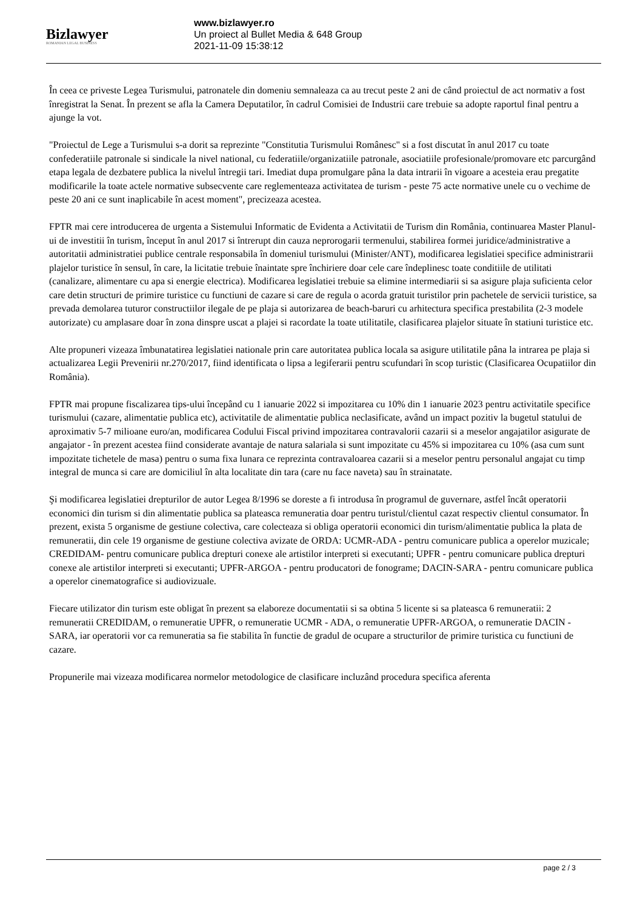Bizlawyer
ROMANIAN LEGAL BUSINESS
www.bizlawyer.ro
Un proiect al Bullet Media & 648 Group
2021-11-09 15:38:12
În ceea ce priveste Legea Turismului, patronatele din domeniu semnaleaza ca au trecut peste 2 ani de când proiectul de act normativ a fost înregistrat la Senat. În prezent se afla la Camera Deputatilor, în cadrul Comisiei de Industrii care trebuie sa adopte raportul final pentru a ajunge la vot.
"Proiectul de Lege a Turismului s-a dorit sa reprezinte "Constitutia Turismului Românesc" si a fost discutat în anul 2017 cu toate confederatiile patronale si sindicale la nivel national, cu federatiile/organizatiile patronale, asociatiile profesionale/promovare etc parcurgând etapa legala de dezbatere publica la nivelul întregii tari. Imediat dupa promulgare pâna la data intrarii în vigoare a acesteia erau pregatite modificarile la toate actele normative subsecvente care reglementeaza activitatea de turism - peste 75 acte normative unele cu o vechime de peste 20 ani ce sunt inaplicabile în acest moment", precizeaza acestea.
FPTR mai cere introducerea de urgenta a Sistemului Informatic de Evidenta a Activitatii de Turism din România, continuarea Master Planul-ui de investitii în turism, început în anul 2017 si întrerupt din cauza neprorogarii termenului, stabilirea formei juridice/administrative a autoritatii administratiei publice centrale responsabila în domeniul turismului (Minister/ANT), modificarea legislatiei specifice administrarii plajelor turistice în sensul, în care, la licitatie trebuie înaintate spre închiriere doar cele care îndeplinesc toate conditiile de utilitati (canalizare, alimentare cu apa si energie electrica). Modificarea legislatiei trebuie sa elimine intermediarii si sa asigure plaja suficienta celor care detin structuri de primire turistice cu functiuni de cazare si care de regula o acorda gratuit turistilor prin pachetele de servicii turistice, sa prevada demolarea tuturor constructiilor ilegale de pe plaja si autorizarea de beach-baruri cu arhitectura specifica prestabilita (2-3 modele autorizate) cu amplasare doar în zona dinspre uscat a plajei si racordate la toate utilitatile, clasificarea plajelor situate în statiuni turistice etc.
Alte propuneri vizeaza îmbunatatirea legislatiei nationale prin care autoritatea publica locala sa asigure utilitatile pâna la intrarea pe plaja si actualizarea Legii Prevenirii nr.270/2017, fiind identificata o lipsa a legiferarii pentru scufundari în scop turistic (Clasificarea Ocupatiilor din România).
FPTR mai propune fiscalizarea tips-ului începând cu 1 ianuarie 2022 si impozitarea cu 10% din 1 ianuarie 2023 pentru activitatile specifice turismului (cazare, alimentatie publica etc), activitatile de alimentatie publica neclasificate, având un impact pozitiv la bugetul statului de aproximativ 5-7 milioane euro/an, modificarea Codului Fiscal privind impozitarea contravalorii cazarii si a meselor angajatilor asigurate de angajator - în prezent acestea fiind considerate avantaje de natura salariala si sunt impozitate cu 45% si impozitarea cu 10% (asa cum sunt impozitate tichetele de masa) pentru o suma fixa lunara ce reprezinta contravaloarea cazarii si a meselor pentru personalul angajat cu timp integral de munca si care are domiciliul în alta localitate din tara (care nu face naveta) sau în strainatate.
Şi modificarea legislatiei drepturilor de autor Legea 8/1996 se doreste a fi introdusa în programul de guvernare, astfel încât operatorii economici din turism si din alimentatie publica sa plateasca remuneratia doar pentru turistul/clientul cazat respectiv clientul consumator. În prezent, exista 5 organisme de gestiune colectiva, care colecteaza si obliga operatorii economici din turism/alimentatie publica la plata de remuneratii, din cele 19 organisme de gestiune colectiva avizate de ORDA: UCMR-ADA - pentru comunicare publica a operelor muzicale; CREDIDAM- pentru comunicare publica drepturi conexe ale artistilor interpreti si executanti; UPFR - pentru comunicare publica drepturi conexe ale artistilor interpreti si executanti; UPFR-ARGOA - pentru producatori de fonograme; DACIN-SARA - pentru comunicare publica a operelor cinematografice si audiovizuale.
Fiecare utilizator din turism este obligat în prezent sa elaboreze documentatii si sa obtina 5 licente si sa plateasca 6 remuneratii: 2 remuneratii CREDIDAM, o remuneratie UPFR, o remuneratie UCMR - ADA, o remuneratie UPFR-ARGOA, o remuneratie DACIN - SARA, iar operatorii vor ca remuneratia sa fie stabilita în functie de gradul de ocupare a structurilor de primire turistica cu functiuni de cazare.
Propunerile mai vizeaza modificarea normelor metodologice de clasificare incluzând procedura specifica aferenta
page 2 / 3